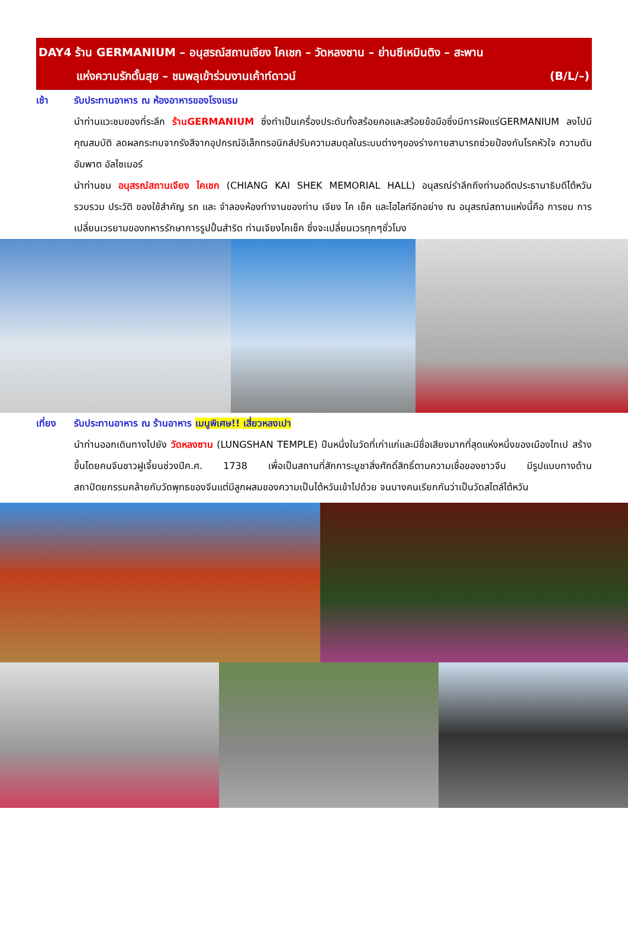DAY4 ร้าน GERMANIUM – อนุสรณ์สถานเจียง ไคเชก – วัดหลงซาน – ย่านซีเหมินติง – สะพาน
แห่งความรักตั้นสุย – ชมพลุเข้าร่วมงานเค้าท์ดาวน์ (B/L/–)
เช้า รับประทานอาหาร ณ ห้องอาหารของโรงแรม
นำท่านแวะชมของที่ระลึก ร้านGERMANIUM ซึ่งทำเป็นเครื่องประดับทั้งสร้อยคอและสร้อยข้อมือซึ่งมีการฝังแร่GERMANIUM ลงไปมีคุณสมบัติ ลดผลกระทบจากรังสีจากอุปกรณ์อิเล็กทรอนิกส์ปรับความสมดุลในระบบต่างๆของร่างกายสามารถช่วยป้องกันโรคหัวใจ ความดัน อัมพาต อัลไซเมอร์
นำท่านชม อนุสรณ์สถานเจียง ไคเชก (CHIANG KAI SHEK MEMORIAL HALL) อนุสรณ์รำลึกถึงท่านอดีตประธานาธิบดีไต้หวัน รวบรวม ประวัติ ของใช้สำคัญ รถ และ จำลองห้องทำงานของท่าน เจียง ไค เช็ค และไฮไลท์อีกอย่าง ณ อนุสรณ์สถานแห่งนี้คือ การชม การเปลี่ยนเวรยามของทหารรักษาการรูปปั้นสำริด ท่านเจียงไคเช็ค ซึ่งจะเปลี่ยนเวรทุกๆชั่วโมง
เที่ยง รับประทานอาหาร ณ ร้านอาหาร เมนูพิเศษ!! เสี่ยวหลงเปา
นำท่านออกเดินทางไปยัง วัดหลงซาน (LUNGSHAN TEMPLE) ปืนหนึ่งในวัดที่เก่าแก่และมีชื่อเสียงมากที่สุดแห่งหนึ่งของเมืองไทเป สร้างขึ้นโดยคนจีนชาวฝูเจี้ยนช่วงปีค.ศ. 1738 เพื่อเป็นสถานที่สักการะบูชาสิ่งศักดิ์สิทธิ์ตามความเชื่อของชาวจีน มีรูปแบบทางด้านสถาปัตยกรรมคล้ายกับวัดพุทธของจีนแต่มีลูกผสมของความเป็นไต้หวันเข้าไปด้วย จนบางคนเรียกกันว่าเป็นวัดสไตล์ไต้หวัน